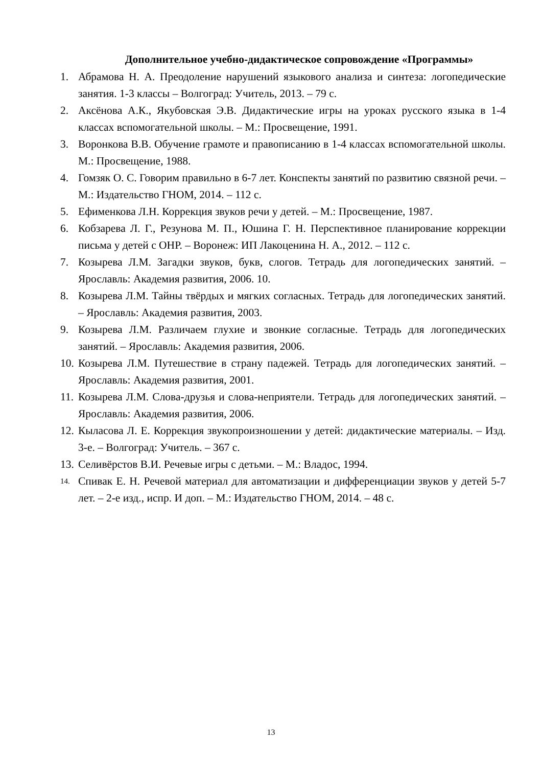Дополнительное учебно-дидактическое сопровождение «Программы»
1. Абрамова Н. А. Преодоление нарушений языкового анализа и синтеза: логопедические занятия. 1-3 классы – Волгоград: Учитель, 2013. – 79 с.
2. Аксёнова А.К., Якубовская Э.В. Дидактические игры на уроках русского языка в 1-4 классах вспомогательной школы. – М.: Просвещение, 1991.
3. Воронкова В.В. Обучение грамоте и правописанию в 1-4 классах вспомогательной школы. М.: Просвещение, 1988.
4. Гомзяк О. С. Говорим правильно в 6-7 лет. Конспекты занятий по развитию связной речи. –М.: Издательство ГНОМ, 2014. – 112 с.
5. Ефименкова Л.Н. Коррекция звуков речи у детей. – М.: Просвещение, 1987.
6. Кобзарева Л. Г., Резунова М. П., Юшина Г. Н. Перспективное планирование коррекции письма у детей с ОНР. – Воронеж: ИП Лакоценина Н. А., 2012. – 112 с.
7. Козырева Л.М. Загадки звуков, букв, слогов. Тетрадь для логопедических занятий. – Ярославль: Академия развития, 2006. 10.
8. Козырева Л.М. Тайны твёрдых и мягких согласных. Тетрадь для логопедических занятий. – Ярославль: Академия развития, 2003.
9. Козырева Л.М. Различаем глухие и звонкие согласные. Тетрадь для логопедических занятий. – Ярославль: Академия развития, 2006.
10. Козырева Л.М. Путешествие в страну падежей. Тетрадь для логопедических занятий. – Ярославль: Академия развития, 2001.
11. Козырева Л.М. Слова-друзья и слова-неприятели. Тетрадь для логопедических занятий. – Ярославль: Академия развития, 2006.
12. Кыласова Л. Е. Коррекция звукопроизношении у детей: дидактические материалы. – Изд. 3-е. – Волгоград: Учитель. – 367 с.
13. Селивёрстов В.И. Речевые игры с детьми. – М.: Владос, 1994.
14. Спивак Е. Н. Речевой материал для автоматизации и дифференциации звуков у детей 5-7 лет. – 2-е изд., испр. И доп. – М.: Издательство ГНОМ, 2014. – 48 с.
13